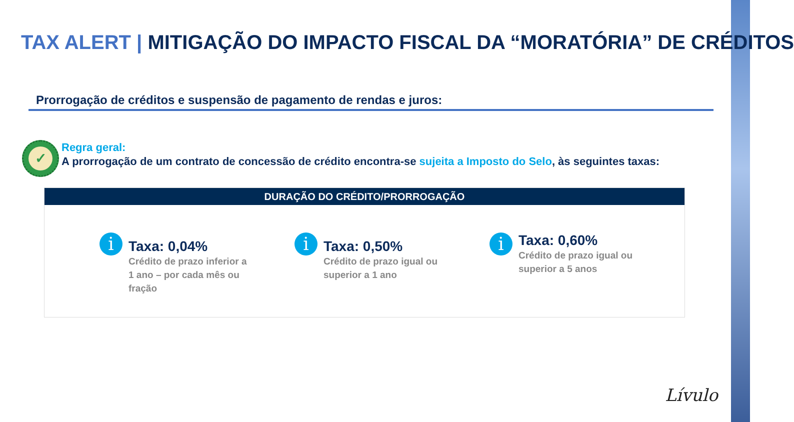TAX ALERT | MITIGAÇÃO DO IMPACTO FISCAL DA “MORATÓRIA” DE CRÉDITOS
Prorrogação de créditos e suspensão de pagamento de rendas e juros:
✓ Regra geral:
A prorrogação de um contrato de concessão de crédito encontra-se sujeita a Imposto do Selo, às seguintes taxas:
DURAÇÃO DO CRÉDITO/PRORROGAÇÃO
i
Taxa: 0,04%
Crédito de prazo inferior a 1 ano – por cada mês ou fração
i
Taxa: 0,50%
Crédito de prazo igual ou superior a 1 ano
i
Taxa: 0,60%
Crédito de prazo igual ou superior a 5 anos
Lívulo